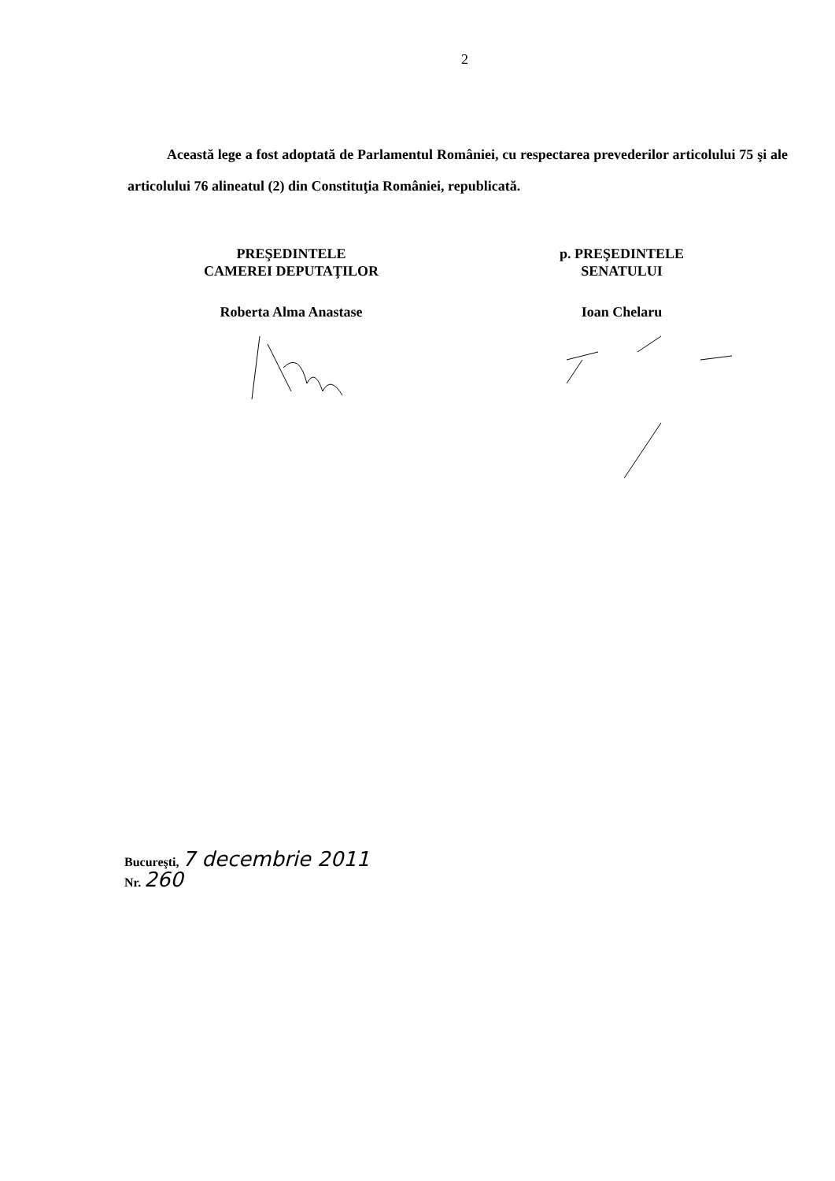2
Această lege a fost adoptată de Parlamentul României, cu respectarea prevederilor articolului 75 şi ale articolului 76 alineatul (2) din Constituţia României, republicată.
PREŞEDINTELE
CAMEREI DEPUTAŢILOR
Roberta Alma Anastase
p. PREŞEDINTELE
SENATULUI
Ioan Chelaru
Bucureşti, 7 decembrie 2011
Nr. 260